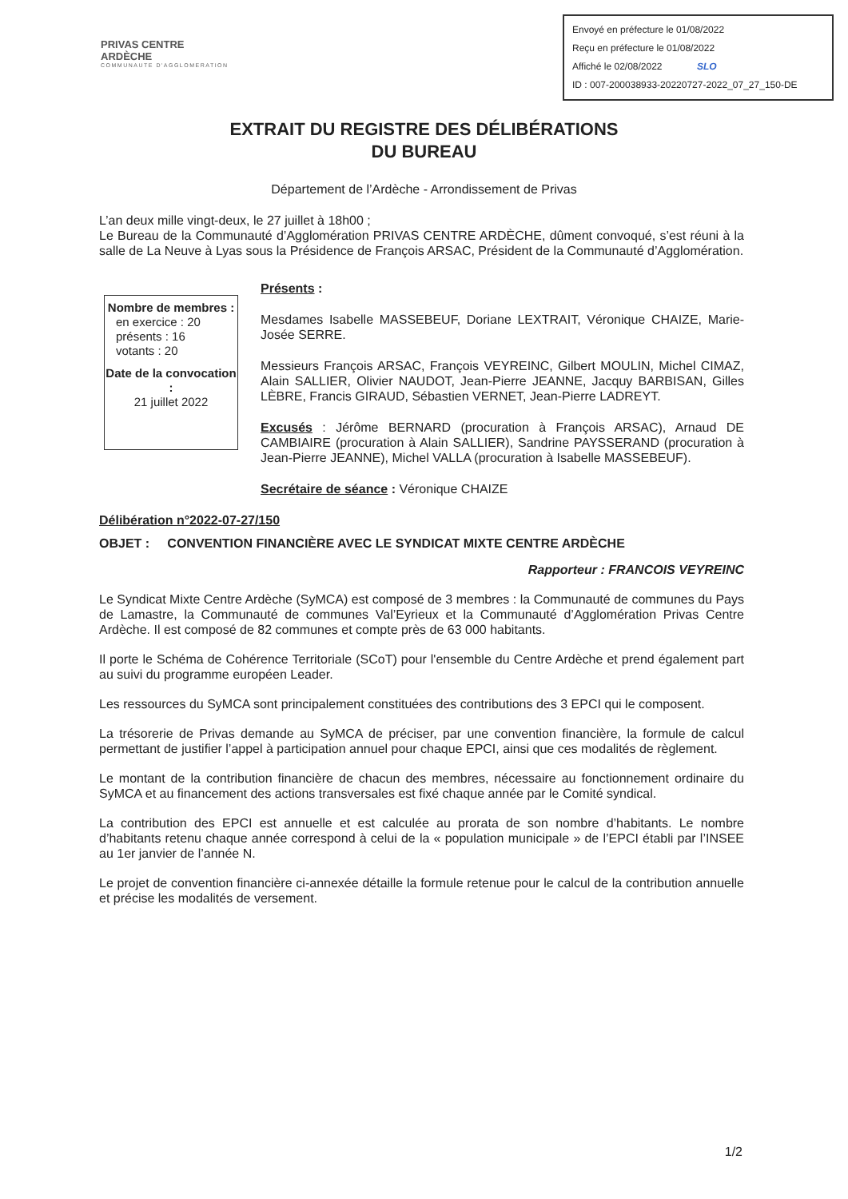PRIVAS CENTRE ARDÈCHE
COMMUNAUTE D'AGGLOMERATION
Envoyé en préfecture le 01/08/2022
Reçu en préfecture le 01/08/2022
Affiché le 02/08/2022 SLO
ID : 007-200038933-20220727-2022_07_27_150-DE
EXTRAIT DU REGISTRE DES DÉLIBÉRATIONS
DU BUREAU
Département de l’Ardèche - Arrondissement de Privas
L’an deux mille vingt-deux, le 27 juillet à 18h00 ;
Le Bureau de la Communauté d’Agglomération PRIVAS CENTRE ARDÈCHE, dûment convoqué, s’est réuni à la salle de La Neuve à Lyas sous la Présidence de François ARSAC, Président de la Communauté d’Agglomération.
Nombre de membres :
en exercice : 20
présents : 16
votants : 20
Date de la convocation :
21 juillet 2022
Présents :
Mesdames Isabelle MASSEBEUF, Doriane LEXTRAIT, Véronique CHAIZE, Marie-Josée SERRE.
Messieurs François ARSAC, François VEYREINC, Gilbert MOULIN, Michel CIMAZ, Alain SALLIER, Olivier NAUDOT, Jean-Pierre JEANNE, Jacquy BARBISAN, Gilles LÈBRE, Francis GIRAUD, Sébastien VERNET, Jean-Pierre LADREYT.
Excusés : Jérôme BERNARD (procuration à François ARSAC), Arnaud DE CAMBIAIRE (procuration à Alain SALLIER), Sandrine PAYSSERAND (procuration à Jean-Pierre JEANNE), Michel VALLA (procuration à Isabelle MASSEBEUF).
Secrétaire de séance : Véronique CHAIZE
Délibération n°2022-07-27/150
OBJET : CONVENTION FINANCIÈRE AVEC LE SYNDICAT MIXTE CENTRE ARDÈCHE
Rapporteur : FRANCOIS VEYREINC
Le Syndicat Mixte Centre Ardèche (SyMCA) est composé de 3 membres : la Communauté de communes du Pays de Lamastre, la Communauté de communes Val’Eyrieux et la Communauté d’Agglomération Privas Centre Ardèche. Il est composé de 82 communes et compte près de 63 000 habitants.
Il porte le Schéma de Cohérence Territoriale (SCoT) pour l'ensemble du Centre Ardèche et prend également part au suivi du programme européen Leader.
Les ressources du SyMCA sont principalement constituées des contributions des 3 EPCI qui le composent.
La trésorerie de Privas demande au SyMCA de préciser, par une convention financière, la formule de calcul permettant de justifier l’appel à participation annuel pour chaque EPCI, ainsi que ces modalités de règlement.
Le montant de la contribution financière de chacun des membres, nécessaire au fonctionnement ordinaire du SyMCA et au financement des actions transversales est fixé chaque année par le Comité syndical.
La contribution des EPCI est annuelle et est calculée au prorata de son nombre d’habitants. Le nombre d’habitants retenu chaque année correspond à celui de la « population municipale » de l’EPCI établi par l’INSEE au 1er janvier de l’année N.
Le projet de convention financière ci-annexée détaille la formule retenue pour le calcul de la contribution annuelle et précise les modalités de versement.
1/2